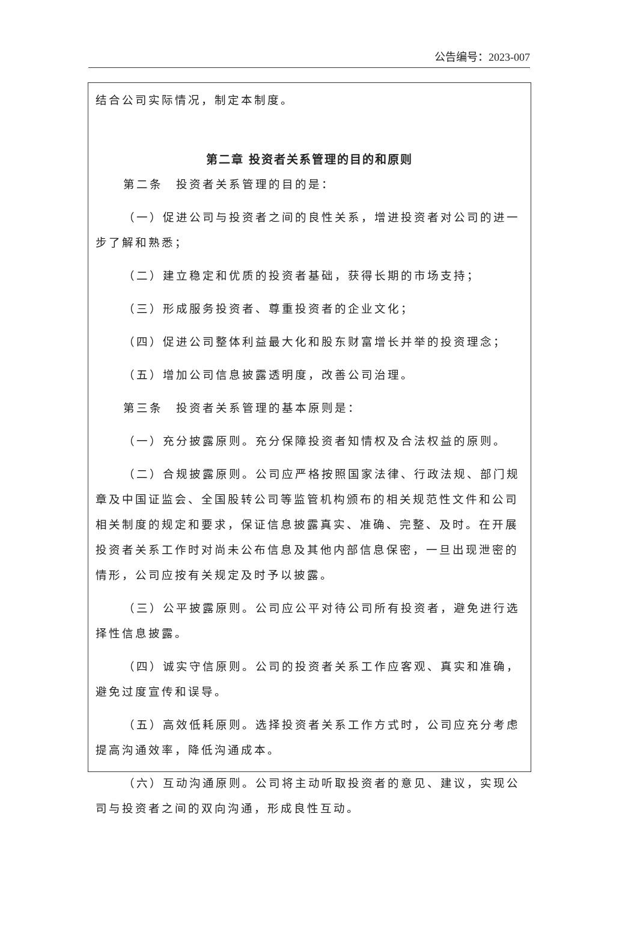公告编号：2023-007
结合公司实际情况，制定本制度。
第二章 投资者关系管理的目的和原则
第二条　投资者关系管理的目的是：
（一）促进公司与投资者之间的良性关系，增进投资者对公司的进一步了解和熟悉；
（二）建立稳定和优质的投资者基础，获得长期的市场支持；
（三）形成服务投资者、尊重投资者的企业文化；
（四）促进公司整体利益最大化和股东财富增长并举的投资理念；
（五）增加公司信息披露透明度，改善公司治理。
第三条　投资者关系管理的基本原则是：
（一）充分披露原则。充分保障投资者知情权及合法权益的原则。
（二）合规披露原则。公司应严格按照国家法律、行政法规、部门规章及中国证监会、全国股转公司等监管机构颁布的相关规范性文件和公司相关制度的规定和要求，保证信息披露真实、准确、完整、及时。在开展投资者关系工作时对尚未公布信息及其他内部信息保密，一旦出现泄密的情形，公司应按有关规定及时予以披露。
（三）公平披露原则。公司应公平对待公司所有投资者，避免进行选择性信息披露。
（四）诚实守信原则。公司的投资者关系工作应客观、真实和准确，避免过度宣传和误导。
（五）高效低耗原则。选择投资者关系工作方式时，公司应充分考虑提高沟通效率，降低沟通成本。
（六）互动沟通原则。公司将主动听取投资者的意见、建议，实现公司与投资者之间的双向沟通，形成良性互动。